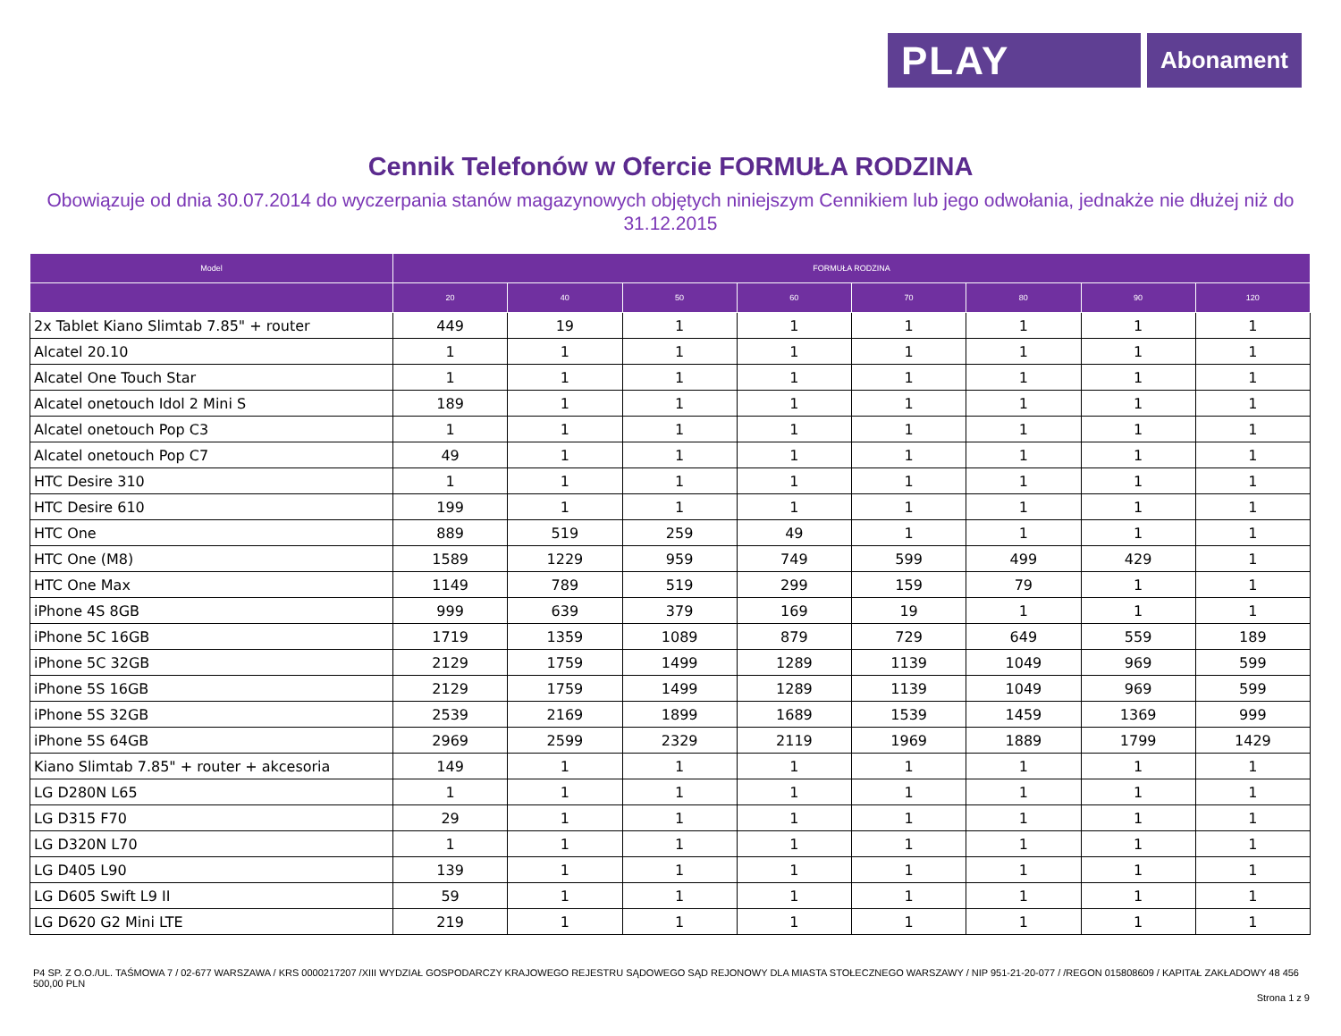PLAY
Abonament
Cennik Telefonów w Ofercie FORMUŁA RODZINA
Obowiązuje od dnia 30.07.2014 do wyczerpania stanów magazynowych objętych niniejszym Cennikiem lub jego odwołania, jednakże nie dłużej niż do 31.12.2015
| Model | FORMUŁA RODZINA | | | | | | | |
| --- | --- | --- | --- | --- | --- | --- | --- | --- |
| | 20 | 40 | 50 | 60 | 70 | 80 | 90 | 120 |
| 2x Tablet Kiano Slimtab 7.85" + router | 449 | 19 | 1 | 1 | 1 | 1 | 1 | 1 |
| Alcatel 20.10 | 1 | 1 | 1 | 1 | 1 | 1 | 1 | 1 |
| Alcatel One Touch Star | 1 | 1 | 1 | 1 | 1 | 1 | 1 | 1 |
| Alcatel onetouch Idol 2 Mini S | 189 | 1 | 1 | 1 | 1 | 1 | 1 | 1 |
| Alcatel onetouch Pop C3 | 1 | 1 | 1 | 1 | 1 | 1 | 1 | 1 |
| Alcatel onetouch Pop C7 | 49 | 1 | 1 | 1 | 1 | 1 | 1 | 1 |
| HTC Desire 310 | 1 | 1 | 1 | 1 | 1 | 1 | 1 | 1 |
| HTC Desire 610 | 199 | 1 | 1 | 1 | 1 | 1 | 1 | 1 |
| HTC One | 889 | 519 | 259 | 49 | 1 | 1 | 1 | 1 |
| HTC One (M8) | 1589 | 1229 | 959 | 749 | 599 | 499 | 429 | 1 |
| HTC One Max | 1149 | 789 | 519 | 299 | 159 | 79 | 1 | 1 |
| iPhone 4S 8GB | 999 | 639 | 379 | 169 | 19 | 1 | 1 | 1 |
| iPhone 5C 16GB | 1719 | 1359 | 1089 | 879 | 729 | 649 | 559 | 189 |
| iPhone 5C 32GB | 2129 | 1759 | 1499 | 1289 | 1139 | 1049 | 969 | 599 |
| iPhone 5S 16GB | 2129 | 1759 | 1499 | 1289 | 1139 | 1049 | 969 | 599 |
| iPhone 5S 32GB | 2539 | 2169 | 1899 | 1689 | 1539 | 1459 | 1369 | 999 |
| iPhone 5S 64GB | 2969 | 2599 | 2329 | 2119 | 1969 | 1889 | 1799 | 1429 |
| Kiano Slimtab 7.85" + router + akcesoria | 149 | 1 | 1 | 1 | 1 | 1 | 1 | 1 |
| LG D280N L65 | 1 | 1 | 1 | 1 | 1 | 1 | 1 | 1 |
| LG D315 F70 | 29 | 1 | 1 | 1 | 1 | 1 | 1 | 1 |
| LG D320N L70 | 1 | 1 | 1 | 1 | 1 | 1 | 1 | 1 |
| LG D405 L90 | 139 | 1 | 1 | 1 | 1 | 1 | 1 | 1 |
| LG D605 Swift L9 II | 59 | 1 | 1 | 1 | 1 | 1 | 1 | 1 |
| LG D620 G2 Mini LTE | 219 | 1 | 1 | 1 | 1 | 1 | 1 | 1 |
P4 SP. Z O.O./UL. TAŚMOWA 7 / 02-677 WARSZAWA / KRS 0000217207 /XIII WYDZIAŁ GOSPODARCZY KRAJOWEGO REJESTRU SĄDOWEGO SĄD REJONOWY DLA MIASTA STOŁECZNEGO WARSZAWY / NIP 951-21-20-077 / /REGON 015808609 / KAPITAŁ ZAKŁADOWY 48 456 500,00 PLN
Strona 1 z 9